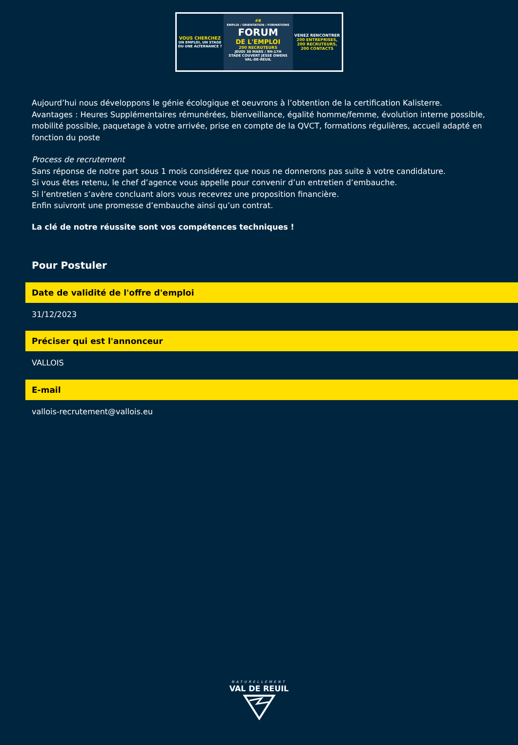VOUS CHERCHEZ
UN EMPLOI, UN STAGE
OU UNE ALTERNANCE ?
#8
EMPLOI / ORIENTATION / FORMATIONS
FORUM
DE L'EMPLOI
200 RECRUTEURS
JEUDI 30 MARS / 9H-17H
STADE COUVERT JESSE OWENS
VAL-DE-REUIL
VENEZ RENCONTRER
200 ENTREPRISES,
200 RECRUTEURS,
200 CONTACTS
Aujourd’hui nous développons le génie écologique et oeuvrons à l’obtention de la certification Kalisterre.
Avantages : Heures Supplémentaires rémunérées, bienveillance, égalité homme/femme, évolution interne possible, mobilité possible, paquetage à votre arrivée, prise en compte de la QVCT, formations régulières, accueil adapté en fonction du poste
Process de recrutement
Sans réponse de notre part sous 1 mois considérez que nous ne donnerons pas suite à votre candidature.
Si vous êtes retenu, le chef d’agence vous appelle pour convenir d’un entretien d’embauche.
Si l’entretien s’avère concluant alors vous recevrez une proposition financière.
Enfin suivront une promesse d’embauche ainsi qu’un contrat.
La clé de notre réussite sont vos compétences techniques !
Pour Postuler
Date de validité de l'offre d'emploi
31/12/2023
Préciser qui est l'annonceur
VALLOIS
E-mail
vallois-recrutement@vallois.eu
NATURELLEMENT
VAL DE REUIL